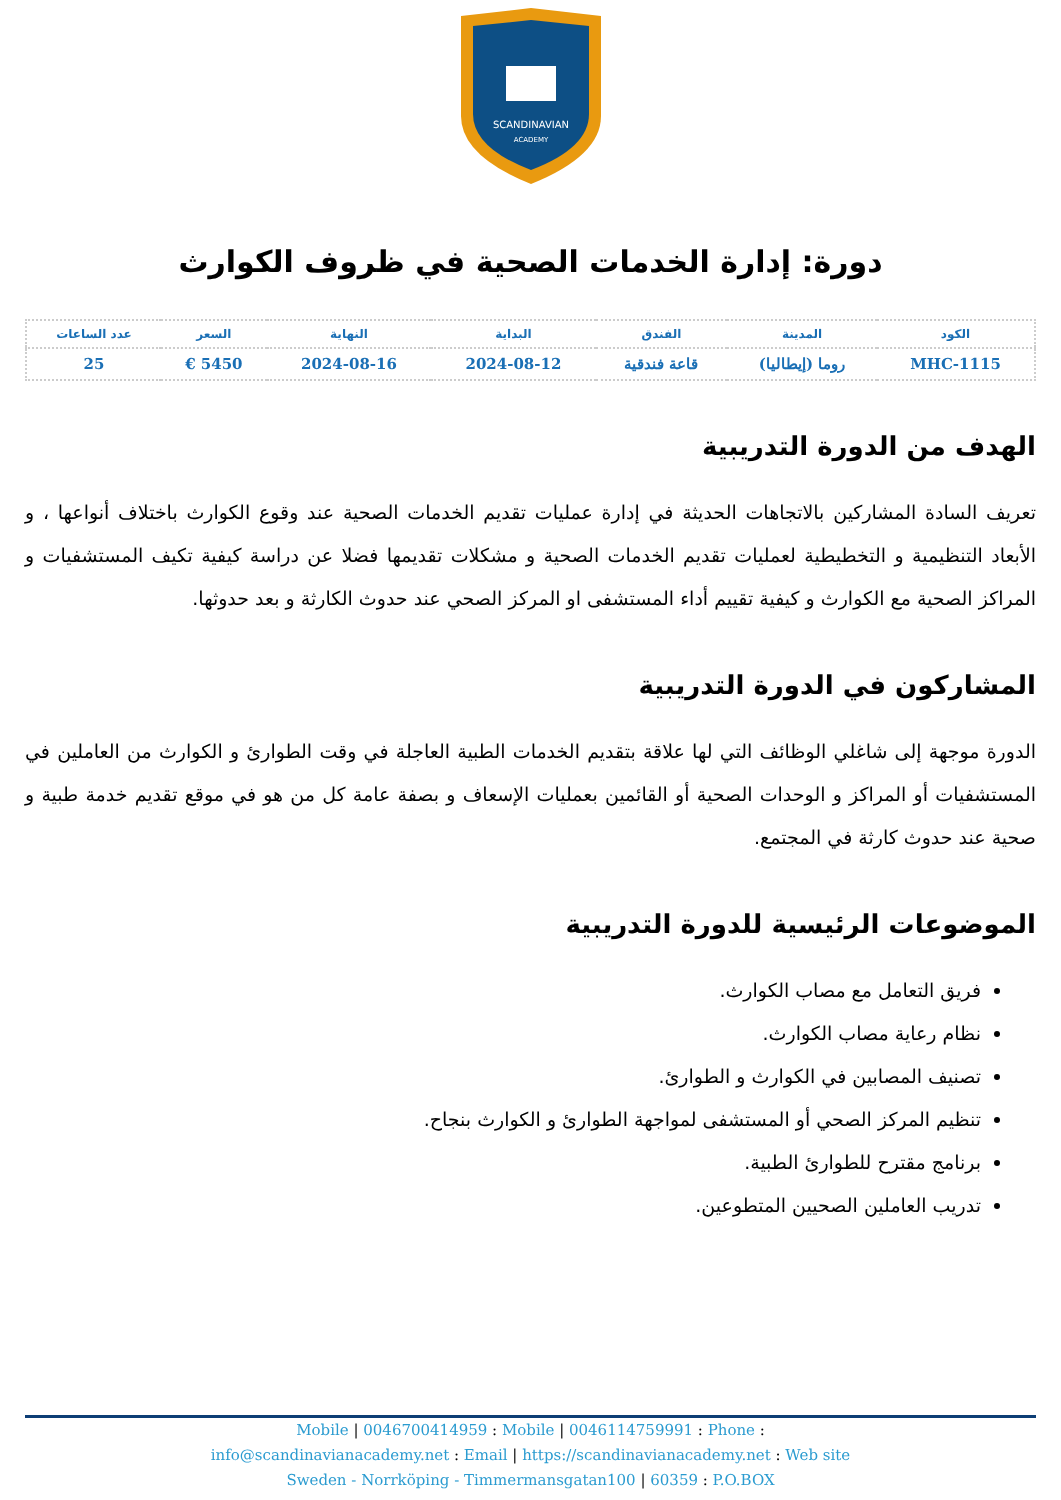SCANDINAVIAN
ACADEMY
دورة: إدارة الخدمات الصحية في ظروف الكوارث
| الكود | المدينة | الفندق | البداية | النهاية | السعر | عدد الساعات |
| --- | --- | --- | --- | --- | --- | --- |
| MHC-1115 | روما (إيطاليا) | قاعة فندقية | 2024-08-12 | 2024-08-16 | 5450 € | 25 |
الهدف من الدورة التدريبية
تعريف السادة المشاركين بالاتجاهات الحديثة في إدارة عمليات تقديم الخدمات الصحية عند وقوع الكوارث باختلاف أنواعها ، و الأبعاد التنظيمية و التخطيطية لعمليات تقديم الخدمات الصحية و مشكلات تقديمها فضلا عن دراسة كيفية تكيف المستشفيات و المراكز الصحية مع الكوارث و كيفية تقييم أداء المستشفى او المركز الصحي عند حدوث الكارثة و بعد حدوثها.
المشاركون في الدورة التدريبية
الدورة موجهة إلى شاغلي الوظائف التي لها علاقة بتقديم الخدمات الطبية العاجلة في وقت الطوارئ و الكوارث من العاملين في المستشفيات أو المراكز و الوحدات الصحية أو القائمين بعمليات الإسعاف و بصفة عامة كل من هو في موقع تقديم خدمة طبية و صحية عند حدوث كارثة في المجتمع.
الموضوعات الرئيسية للدورة التدريبية
فريق التعامل مع مصاب الكوارث.
نظام رعاية مصاب الكوارث.
تصنيف المصابين في الكوارث و الطوارئ.
تنظيم المركز الصحي أو المستشفى لمواجهة الطوارئ و الكوارث بنجاح.
برنامج مقترح للطوارئ الطبية.
تدريب العاملين الصحيين المتطوعين.
Mobile | 0046700414959 : Mobile | 0046114759991 : Phone :
info@scandinavianacademy.net : Email | https://scandinavianacademy.net : Web site
Sweden - Norrköping - Timmermansgatan100 | 60359 : P.O.BOX